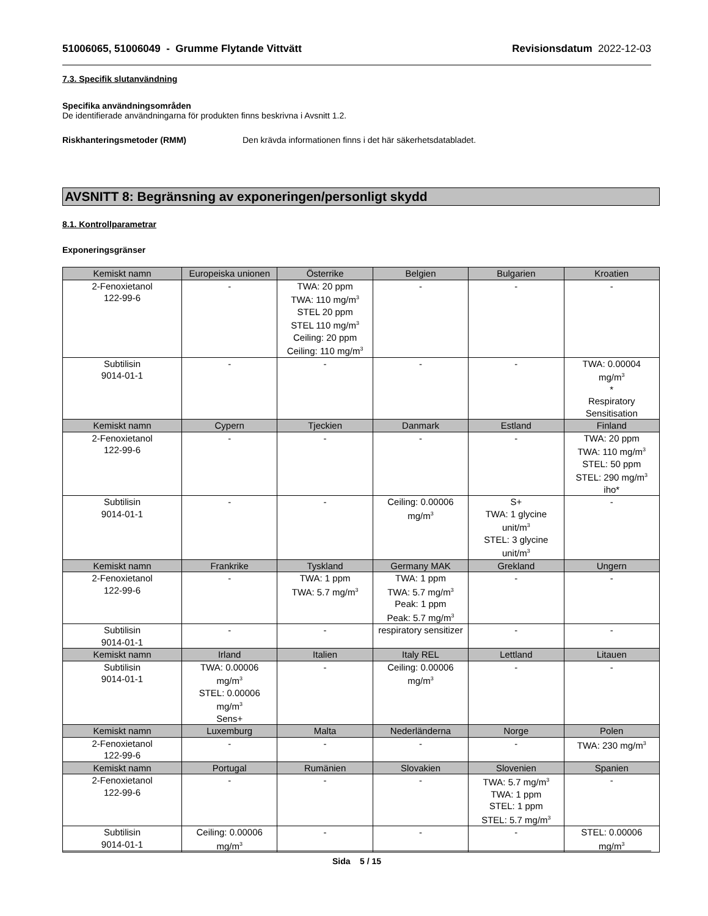51006065, 51006049 - Grumme Flytande Vittvätt Revisionsdatum 2022-12-03
7.3. Specifik slutanvändning
Specifika användningsområden
De identifierade användningarna för produkten finns beskrivna i Avsnitt 1.2.
Riskhanteringsmetoder (RMM) Den krävda informationen finns i det här säkerhetsdatabladet.
AVSNITT 8: Begränsning av exponeringen/personligt skydd
8.1. Kontrollparametrar
Exponeringsgränser
| Kemiskt namn | Europeiska unionen | Österrike | Belgien | Bulgarien | Kroatien |
| --- | --- | --- | --- | --- | --- |
| 2-Fenoxietanol 122-99-6 | - | TWA: 20 ppm TWA: 110 mg/m<sup>3</sup> STEL 20 ppm STEL 110 mg/m<sup>3</sup> Ceiling: 20 ppm Ceiling: 110 mg/m<sup>3</sup> | - | - | - |
| Subtilisin 9014-01-1 | - | - | - | - | TWA: 0.00004 mg/m<sup>3</sup> * Respiratory Sensitisation |
| Kemiskt namn | Cypern | Tjeckien | Danmark | Estland | Finland |
| 2-Fenoxietanol 122-99-6 | - | - | - | - | TWA: 20 ppm TWA: 110 mg/m<sup>3</sup> STEL: 50 ppm STEL: 290 mg/m<sup>3</sup> iho* |
| Subtilisin 9014-01-1 | - | - | Ceiling: 0.00006 mg/m<sup>3</sup> | S+ TWA: 1 glycine unit/m<sup>3</sup> STEL: 3 glycine unit/m<sup>3</sup> | - |
| Kemiskt namn | Frankrike | Tyskland | Germany MAK | Grekland | Ungern |
| 2-Fenoxietanol 122-99-6 | - | TWA: 1 ppm TWA: 5.7 mg/m<sup>3</sup> | TWA: 1 ppm TWA: 5.7 mg/m<sup>3</sup> Peak: 1 ppm Peak: 5.7 mg/m<sup>3</sup> | - | - |
| Subtilisin 9014-01-1 | - | - | respiratory sensitizer | - | - |
| Kemiskt namn | Irland | Italien | Italy REL | Lettland | Litauen |
| Subtilisin 9014-01-1 | TWA: 0.00006 mg/m<sup>3</sup> STEL: 0.00006 mg/m<sup>3</sup> Sens+ | - | Ceiling: 0.00006 mg/m<sup>3</sup> | - | - |
| Kemiskt namn | Luxemburg | Malta | Nederländerna | Norge | Polen |
| 2-Fenoxietanol 122-99-6 | - | - | - | - | TWA: 230 mg/m<sup>3</sup> |
| Kemiskt namn | Portugal | Rumänien | Slovakien | Slovenien | Spanien |
| 2-Fenoxietanol 122-99-6 | - | - | - | TWA: 5.7 mg/m<sup>3</sup> TWA: 1 ppm STEL: 1 ppm STEL: 5.7 mg/m<sup>3</sup> | - |
| Subtilisin 9014-01-1 | Ceiling: 0.00006 mg/m<sup>3</sup> | - | - | - | STEL: 0.00006 mg/m<sup>3</sup> |
Sida 5 / 15